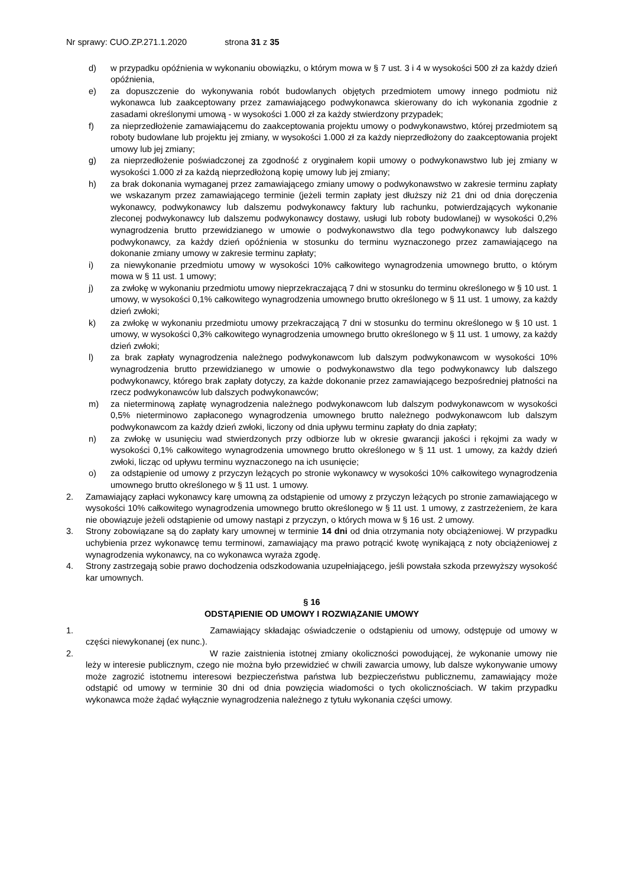Nr sprawy: CUO.ZP.271.1.2020 strona 31 z 35
d) w przypadku opóźnienia w wykonaniu obowiązku, o którym mowa w § 7 ust. 3 i 4 w wysokości 500 zł za każdy dzień opóźnienia,
e) za dopuszczenie do wykonywania robót budowlanych objętych przedmiotem umowy innego podmiotu niż wykonawca lub zaakceptowany przez zamawiającego podwykonawca skierowany do ich wykonania zgodnie z zasadami określonymi umową - w wysokości 1.000 zł za każdy stwierdzony przypadek;
f) za nieprzedłożenie zamawiającemu do zaakceptowania projektu umowy o podwykonawstwo, której przedmiotem są roboty budowlane lub projektu jej zmiany, w wysokości 1.000 zł za każdy nieprzedłożony do zaakceptowania projekt umowy lub jej zmiany;
g) za nieprzedłożenie poświadczonej za zgodność z oryginałem kopii umowy o podwykonawstwo lub jej zmiany w wysokości 1.000 zł za każdą nieprzedłożoną kopię umowy lub jej zmiany;
h) za brak dokonania wymaganej przez zamawiającego zmiany umowy o podwykonawstwo w zakresie terminu zapłaty we wskazanym przez zamawiającego terminie (jeżeli termin zapłaty jest dłuższy niż 21 dni od dnia doręczenia wykonawcy, podwykonawcy lub dalszemu podwykonawcy faktury lub rachunku, potwierdzających wykonanie zleconej podwykonawcy lub dalszemu podwykonawcy dostawy, usługi lub roboty budowlanej) w wysokości 0,2% wynagrodzenia brutto przewidzianego w umowie o podwykonawstwo dla tego podwykonawcy lub dalszego podwykonawcy, za każdy dzień opóźnienia w stosunku do terminu wyznaczonego przez zamawiającego na dokonanie zmiany umowy w zakresie terminu zapłaty;
i) za niewykonanie przedmiotu umowy w wysokości 10% całkowitego wynagrodzenia umownego brutto, o którym mowa w § 11 ust. 1 umowy;
j) za zwłokę w wykonaniu przedmiotu umowy nieprzekraczającą 7 dni w stosunku do terminu określonego w § 10 ust. 1 umowy, w wysokości 0,1% całkowitego wynagrodzenia umownego brutto określonego w § 11 ust. 1 umowy, za każdy dzień zwłoki;
k) za zwłokę w wykonaniu przedmiotu umowy przekraczającą 7 dni w stosunku do terminu określonego w § 10 ust. 1 umowy, w wysokości 0,3% całkowitego wynagrodzenia umownego brutto określonego w § 11 ust. 1 umowy, za każdy dzień zwłoki;
l) za brak zapłaty wynagrodzenia należnego podwykonawcom lub dalszym podwykonawcom w wysokości 10% wynagrodzenia brutto przewidzianego w umowie o podwykonawstwo dla tego podwykonawcy lub dalszego podwykonawcy, którego brak zapłaty dotyczy, za każde dokonanie przez zamawiającego bezpośredniej płatności na rzecz podwykonawców lub dalszych podwykonawców;
m) za nieterminową zapłatę wynagrodzenia należnego podwykonawcom lub dalszym podwykonawcom w wysokości 0,5% nieterminowo zapłaconego wynagrodzenia umownego brutto należnego podwykonawcom lub dalszym podwykonawcom za każdy dzień zwłoki, liczony od dnia upływu terminu zapłaty do dnia zapłaty;
n) za zwłokę w usunięciu wad stwierdzonych przy odbiorze lub w okresie gwarancji jakości i rękojmi za wady w wysokości 0,1% całkowitego wynagrodzenia umownego brutto określonego w § 11 ust. 1 umowy, za każdy dzień zwłoki, licząc od upływu terminu wyznaczonego na ich usunięcie;
o) za odstąpienie od umowy z przyczyn leżących po stronie wykonawcy w wysokości 10% całkowitego wynagrodzenia umownego brutto określonego w § 11 ust. 1 umowy.
2. Zamawiający zapłaci wykonawcy karę umowną za odstąpienie od umowy z przyczyn leżących po stronie zamawiającego w wysokości 10% całkowitego wynagrodzenia umownego brutto określonego w § 11 ust. 1 umowy, z zastrzeżeniem, że kara nie obowiązuje jeżeli odstąpienie od umowy nastąpi z przyczyn, o których mowa w § 16 ust. 2 umowy.
3. Strony zobowiązane są do zapłaty kary umownej w terminie 14 dni od dnia otrzymania noty obciążeniowej. W przypadku uchybienia przez wykonawcę temu terminowi, zamawiający ma prawo potrącić kwotę wynikającą z noty obciążeniowej z wynagrodzenia wykonawcy, na co wykonawca wyraża zgodę.
4. Strony zastrzegają sobie prawo dochodzenia odszkodowania uzupełniającego, jeśli powstała szkoda przewyższy wysokość kar umownych.
§ 16
ODSTĄPIENIE OD UMOWY I ROZWIĄZANIE UMOWY
1. Zamawiający składając oświadczenie o odstąpieniu od umowy, odstępuje od umowy w części niewykonanej (ex nunc.).
2. W razie zaistnienia istotnej zmiany okoliczności powodującej, że wykonanie umowy nie leży w interesie publicznym, czego nie można było przewidzieć w chwili zawarcia umowy, lub dalsze wykonywanie umowy może zagrozić istotnemu interesowi bezpieczeństwa państwa lub bezpieczeństwu publicznemu, zamawiający może odstąpić od umowy w terminie 30 dni od dnia powzięcia wiadomości o tych okolicznościach. W takim przypadku wykonawca może żądać wyłącznie wynagrodzenia należnego z tytułu wykonania części umowy.